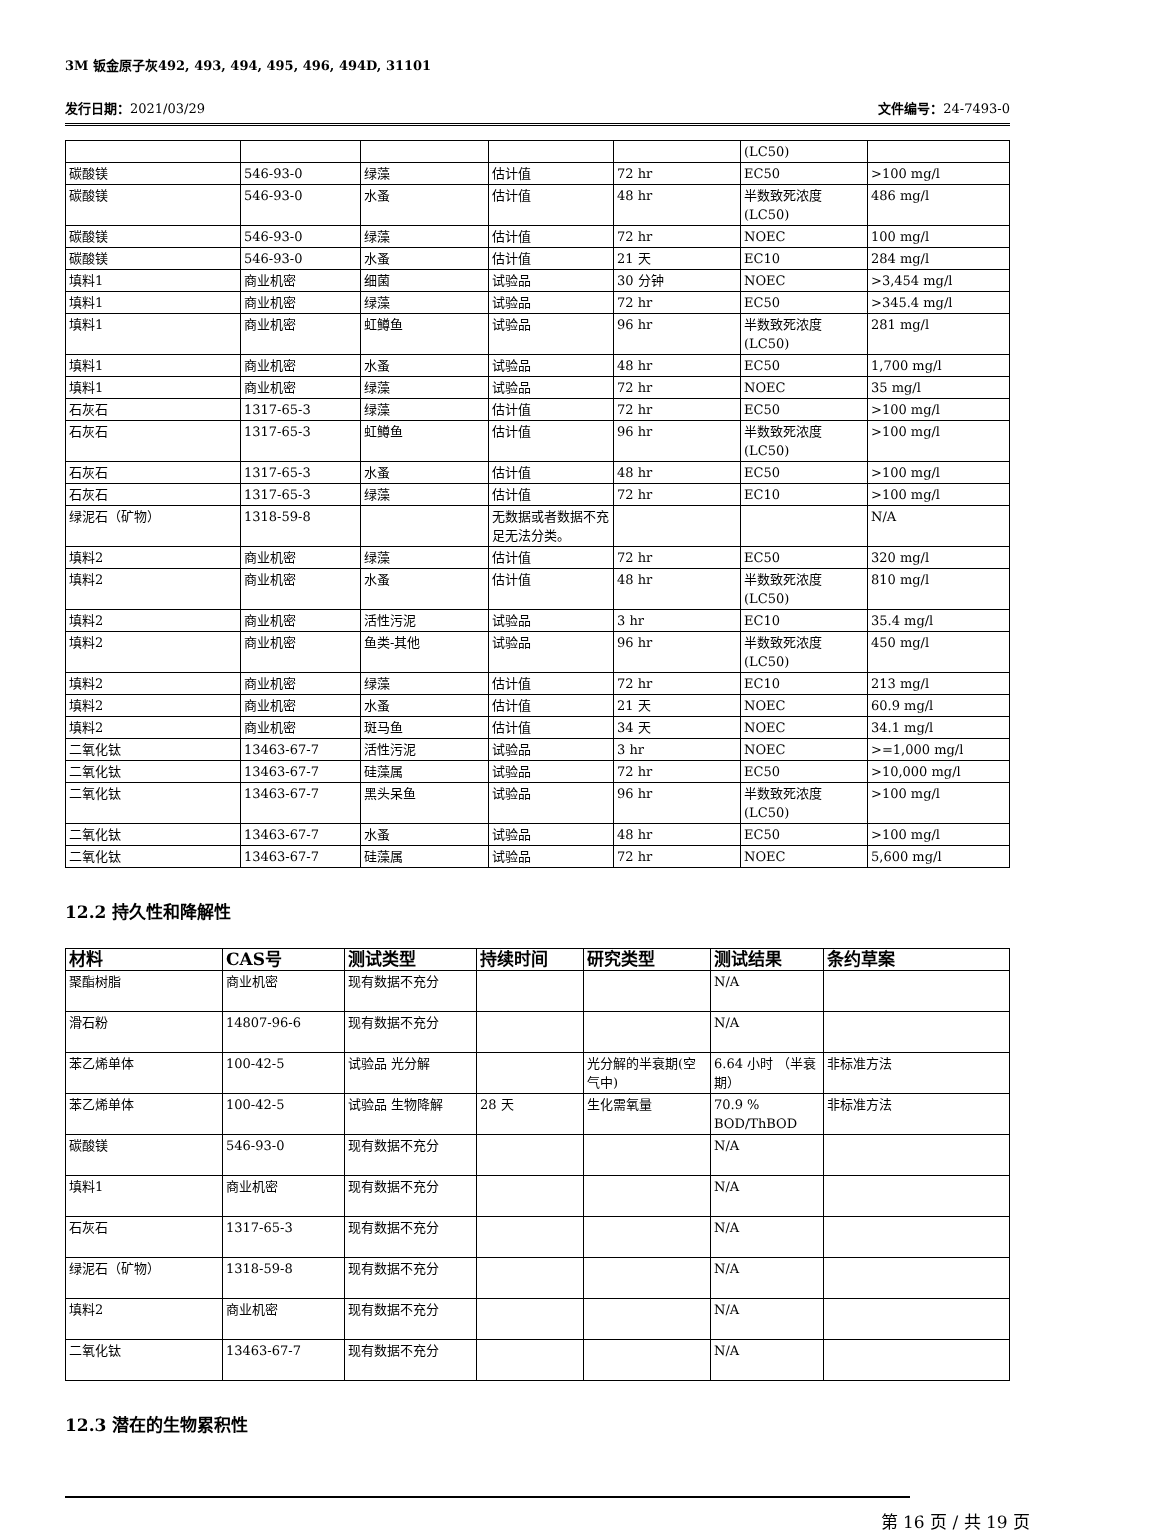3M 钣金原子灰492, 493, 494, 495, 496, 494D, 31101
发行日期：2021/03/29 文件编号：24-7493-0
| | | | | | (LC50) | |
| 碳酸镁 | 546-93-0 | 绿藻 | 估计值 | 72 hr | EC50 | >100 mg/l |
| 碳酸镁 | 546-93-0 | 水蚤 | 估计值 | 48 hr | 半数致死浓度(LC50) | 486 mg/l |
| 碳酸镁 | 546-93-0 | 绿藻 | 估计值 | 72 hr | NOEC | 100 mg/l |
| 碳酸镁 | 546-93-0 | 水蚤 | 估计值 | 21 天 | EC10 | 284 mg/l |
| 填料1 | 商业机密 | 细菌 | 试验品 | 30 分钟 | NOEC | >3,454 mg/l |
| 填料1 | 商业机密 | 绿藻 | 试验品 | 72 hr | EC50 | >345.4 mg/l |
| 填料1 | 商业机密 | 虹鳟鱼 | 试验品 | 96 hr | 半数致死浓度(LC50) | 281 mg/l |
| 填料1 | 商业机密 | 水蚤 | 试验品 | 48 hr | EC50 | 1,700 mg/l |
| 填料1 | 商业机密 | 绿藻 | 试验品 | 72 hr | NOEC | 35 mg/l |
| 石灰石 | 1317-65-3 | 绿藻 | 估计值 | 72 hr | EC50 | >100 mg/l |
| 石灰石 | 1317-65-3 | 虹鳟鱼 | 估计值 | 96 hr | 半数致死浓度(LC50) | >100 mg/l |
| 石灰石 | 1317-65-3 | 水蚤 | 估计值 | 48 hr | EC50 | >100 mg/l |
| 石灰石 | 1317-65-3 | 绿藻 | 估计值 | 72 hr | EC10 | >100 mg/l |
| 绿泥石（矿物） | 1318-59-8 | | 无数据或者数据不充足无法分类。 | | | N/A |
| 填料2 | 商业机密 | 绿藻 | 估计值 | 72 hr | EC50 | 320 mg/l |
| 填料2 | 商业机密 | 水蚤 | 估计值 | 48 hr | 半数致死浓度(LC50) | 810 mg/l |
| 填料2 | 商业机密 | 活性污泥 | 试验品 | 3 hr | EC10 | 35.4 mg/l |
| 填料2 | 商业机密 | 鱼类-其他 | 试验品 | 96 hr | 半数致死浓度(LC50) | 450 mg/l |
| 填料2 | 商业机密 | 绿藻 | 估计值 | 72 hr | EC10 | 213 mg/l |
| 填料2 | 商业机密 | 水蚤 | 估计值 | 21 天 | NOEC | 60.9 mg/l |
| 填料2 | 商业机密 | 斑马鱼 | 估计值 | 34 天 | NOEC | 34.1 mg/l |
| 二氧化钛 | 13463-67-7 | 活性污泥 | 试验品 | 3 hr | NOEC | >=1,000 mg/l |
| 二氧化钛 | 13463-67-7 | 硅藻属 | 试验品 | 72 hr | EC50 | >10,000 mg/l |
| 二氧化钛 | 13463-67-7 | 黑头呆鱼 | 试验品 | 96 hr | 半数致死浓度(LC50) | >100 mg/l |
| 二氧化钛 | 13463-67-7 | 水蚤 | 试验品 | 48 hr | EC50 | >100 mg/l |
| 二氧化钛 | 13463-67-7 | 硅藻属 | 试验品 | 72 hr | NOEC | 5,600 mg/l |
12.2 持久性和降解性
| 材料 | CAS号 | 测试类型 | 持续时间 | 研究类型 | 测试结果 | 条约草案 |
| --- | --- | --- | --- | --- | --- | --- |
| 聚酯树脂 | 商业机密 | 现有数据不充分 | | | N/A | |
| 滑石粉 | 14807-96-6 | 现有数据不充分 | | | N/A | |
| 苯乙烯单体 | 100-42-5 | 试验品 光分解 | | 光分解的半衰期(空气中) | 6.64 小时 （半衰期） | 非标准方法 |
| 苯乙烯单体 | 100-42-5 | 试验品 生物降解 | 28 天 | 生化需氧量 | 70.9 % BOD/ThBOD | 非标准方法 |
| 碳酸镁 | 546-93-0 | 现有数据不充分 | | | N/A | |
| 填料1 | 商业机密 | 现有数据不充分 | | | N/A | |
| 石灰石 | 1317-65-3 | 现有数据不充分 | | | N/A | |
| 绿泥石（矿物） | 1318-59-8 | 现有数据不充分 | | | N/A | |
| 填料2 | 商业机密 | 现有数据不充分 | | | N/A | |
| 二氧化钛 | 13463-67-7 | 现有数据不充分 | | | N/A | |
12.3 潜在的生物累积性
第 16 页 / 共 19 页